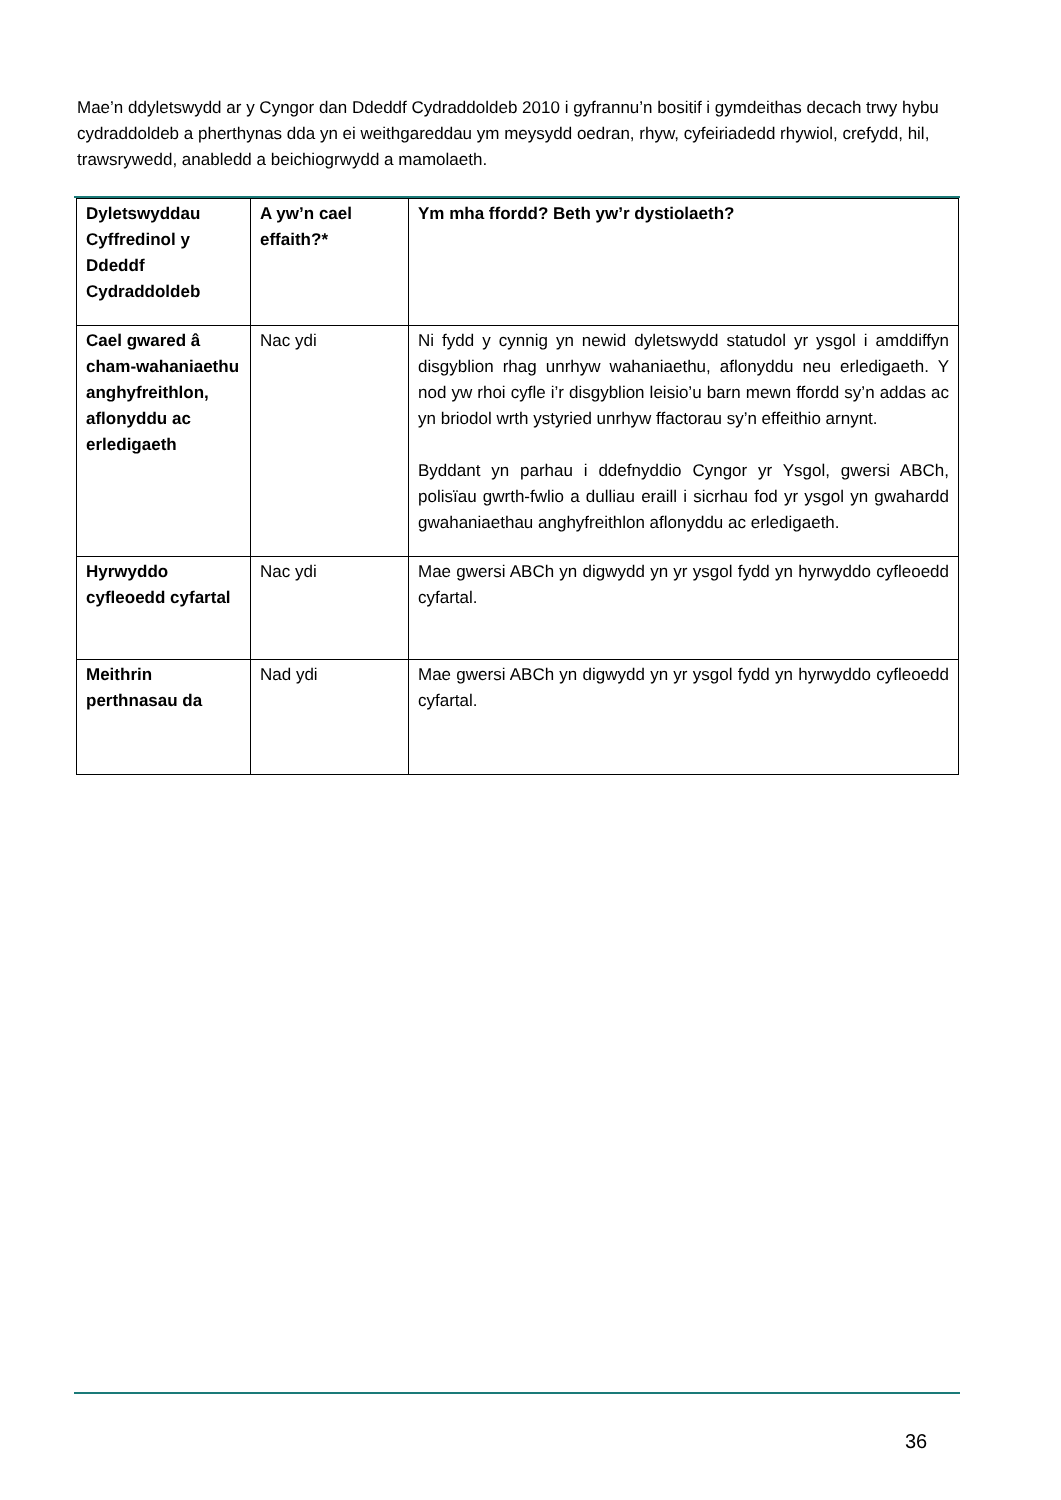Mae’n ddyletswydd ar y Cyngor dan Ddeddf Cydraddoldeb 2010 i gyfrannu’n bositif i gymdeithas decach trwy hybu cydraddoldeb a pherthynas dda yn ei weithgareddau ym meysydd oedran, rhyw, cyfeiriadedd rhywiol, crefydd, hil, trawsrywedd, anabledd a beichiogrwydd a mamolaeth.
| Dyletswyddau Cyffredinol y Ddeddf Cydraddoldeb | A yw’n cael effaith?* | Ym mha ffordd? Beth yw’r dystiolaeth? |
| --- | --- | --- |
| Cael gwared â cham-wahaniaethu anghyfreithlon, aflonyddu ac erledigaeth | Nac ydi | Ni fydd y cynnig yn newid dyletswydd statudol yr ysgol i amddiffyn disgyblion rhag unrhyw wahaniaethu, aflonyddu neu erledigaeth. Y nod yw rhoi cyfle i’r disgyblion leisio’u barn mewn ffordd sy’n addas ac yn briodol wrth ystyried unrhyw ffactorau sy’n effeithio arnynt. Byddant yn parhau i ddefnyddio Cyngor yr Ysgol, gwersi ABCh, polisïau gwrth-fwlio a dulliau eraill i sicrhau fod yr ysgol yn gwahardd gwahaniaethau anghyfreithlon aflonyddu ac erledigaeth. |
| Hyrwyddo cyfleoedd cyfartal | Nac ydi | Mae gwersi ABCh yn digwydd yn yr ysgol fydd yn hyrwyddo cyfleoedd cyfartal. |
| Meithrin perthnasau da | Nad ydi | Mae gwersi ABCh yn digwydd yn yr ysgol fydd yn hyrwyddo cyfleoedd cyfartal. |
36